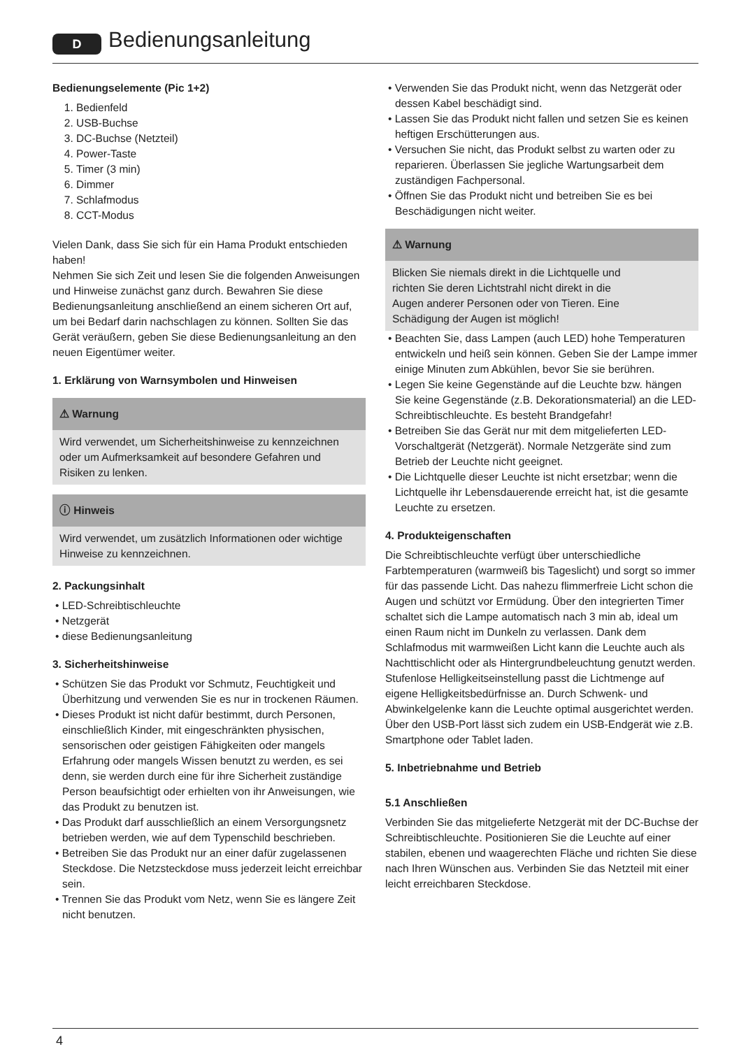D Bedienungsanleitung
Bedienungselemente (Pic 1+2)
1. Bedienfeld
2. USB-Buchse
3. DC-Buchse (Netzteil)
4. Power-Taste
5. Timer (3 min)
6. Dimmer
7. Schlafmodus
8. CCT-Modus
Vielen Dank, dass Sie sich für ein Hama Produkt entschieden haben!
Nehmen Sie sich Zeit und lesen Sie die folgenden Anweisungen und Hinweise zunächst ganz durch. Bewahren Sie diese Bedienungsanleitung anschließend an einem sicheren Ort auf, um bei Bedarf darin nachschlagen zu können. Sollten Sie das Gerät veräußern, geben Sie diese Bedienungsanleitung an den neuen Eigentümer weiter.
1. Erklärung von Warnsymbolen und Hinweisen
⚠ Warnung
Wird verwendet, um Sicherheitshinweise zu kennzeichnen oder um Aufmerksamkeit auf besondere Gefahren und Risiken zu lenken.
ⓘ Hinweis
Wird verwendet, um zusätzlich Informationen oder wichtige Hinweise zu kennzeichnen.
2. Packungsinhalt
• LED-Schreibtischleuchte
• Netzgerät
• diese Bedienungsanleitung
3. Sicherheitshinweise
• Schützen Sie das Produkt vor Schmutz, Feuchtigkeit und Überhitzung und verwenden Sie es nur in trockenen Räumen.
• Dieses Produkt ist nicht dafür bestimmt, durch Personen, einschließlich Kinder, mit eingeschränkten physischen, sensorischen oder geistigen Fähigkeiten oder mangels Erfahrung oder mangels Wissen benutzt zu werden, es sei denn, sie werden durch eine für ihre Sicherheit zuständige Person beaufsichtigt oder erhielten von ihr Anweisungen, wie das Produkt zu benutzen ist.
• Das Produkt darf ausschließlich an einem Versorgungsnetz betrieben werden, wie auf dem Typenschild beschrieben.
• Betreiben Sie das Produkt nur an einer dafür zugelassenen Steckdose. Die Netzsteckdose muss jederzeit leicht erreichbar sein.
• Trennen Sie das Produkt vom Netz, wenn Sie es längere Zeit nicht benutzen.
• Verwenden Sie das Produkt nicht, wenn das Netzgerät oder dessen Kabel beschädigt sind.
• Lassen Sie das Produkt nicht fallen und setzen Sie es keinen heftigen Erschütterungen aus.
• Versuchen Sie nicht, das Produkt selbst zu warten oder zu reparieren. Überlassen Sie jegliche Wartungsarbeit dem zuständigen Fachpersonal.
• Öffnen Sie das Produkt nicht und betreiben Sie es bei Beschädigungen nicht weiter.
⚠ Warnung
Blicken Sie niemals direkt in die Lichtquelle und richten Sie deren Lichtstrahl nicht direkt in die Augen anderer Personen oder von Tieren. Eine Schädigung der Augen ist möglich!
• Beachten Sie, dass Lampen (auch LED) hohe Temperaturen entwickeln und heiß sein können. Geben Sie der Lampe immer einige Minuten zum Abkühlen, bevor Sie sie berühren.
• Legen Sie keine Gegenstände auf die Leuchte bzw. hängen Sie keine Gegenstände (z.B. Dekorationsmaterial) an die LED-Schreibtischleuchte. Es besteht Brandgefahr!
• Betreiben Sie das Gerät nur mit dem mitgelieferten LED-Vorschaltgerät (Netzgerät). Normale Netzgeräte sind zum Betrieb der Leuchte nicht geeignet.
• Die Lichtquelle dieser Leuchte ist nicht ersetzbar; wenn die Lichtquelle ihr Lebensdauerende erreicht hat, ist die gesamte Leuchte zu ersetzen.
4. Produkteigenschaften
Die Schreibtischleuchte verfügt über unterschiedliche Farbtemperaturen (warmweiß bis Tageslicht) und sorgt so immer für das passende Licht. Das nahezu flimmerfreie Licht schon die Augen und schützt vor Ermüdung. Über den integrierten Timer schaltet sich die Lampe automatisch nach 3 min ab, ideal um einen Raum nicht im Dunkeln zu verlassen. Dank dem Schlafmodus mit warmweißen Licht kann die Leuchte auch als Nachttischlicht oder als Hintergrundbeleuchtung genutzt werden. Stufenlose Helligkeitseinstellung passt die Lichtmenge auf eigene Helligkeitsbedürfnisse an. Durch Schwenk- und Abwinkelgelenke kann die Leuchte optimal ausgerichtet werden. Über den USB-Port lässt sich zudem ein USB-Endgerät wie z.B. Smartphone oder Tablet laden.
5. Inbetriebnahme und Betrieb
5.1 Anschließen
Verbinden Sie das mitgelieferte Netzgerät mit der DC-Buchse der Schreibtischleuchte. Positionieren Sie die Leuchte auf einer stabilen, ebenen und waagerechten Fläche und richten Sie diese nach Ihren Wünschen aus. Verbinden Sie das Netzteil mit einer leicht erreichbaren Steckdose.
4